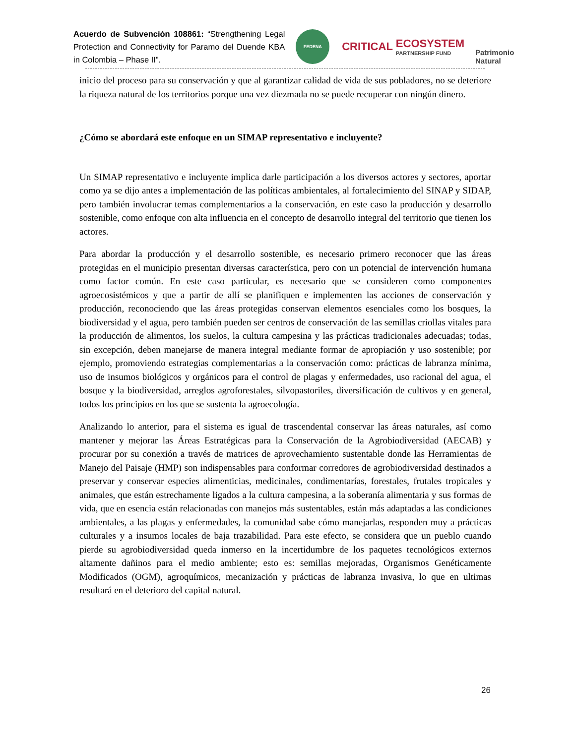Acuerdo de Subvención 108861: “Strengthening Legal Protection and Connectivity for Paramo del Duende KBA in Colombia – Phase II”.
FEDENA
CRITICAL
ECOSYSTEM
PARTNERSHIP FUND
Patrimonio Natural
inicio del proceso para su conservación y que al garantizar calidad de vida de sus pobladores, no se deteriore la riqueza natural de los territorios porque una vez diezmada no se puede recuperar con ningún dinero.
¿Cómo se abordará este enfoque en un SIMAP representativo e incluyente?
Un SIMAP representativo e incluyente implica darle participación a los diversos actores y sectores, aportar como ya se dijo antes a implementación de las políticas ambientales, al fortalecimiento del SINAP y SIDAP, pero también involucrar temas complementarios a la conservación, en este caso la producción y desarrollo sostenible, como enfoque con alta influencia en el concepto de desarrollo integral del territorio que tienen los actores.
Para abordar la producción y el desarrollo sostenible, es necesario primero reconocer que las áreas protegidas en el municipio presentan diversas característica, pero con un potencial de intervención humana como factor común. En este caso particular, es necesario que se consideren como componentes agroecosistémicos y que a partir de allí se planifiquen e implementen las acciones de conservación y producción, reconociendo que las áreas protegidas conservan elementos esenciales como los bosques, la biodiversidad y el agua, pero también pueden ser centros de conservación de las semillas criollas vitales para la producción de alimentos, los suelos, la cultura campesina y las prácticas tradicionales adecuadas; todas, sin excepción, deben manejarse de manera integral mediante formar de apropiación y uso sostenible; por ejemplo, promoviendo estrategias complementarias a la conservación como: prácticas de labranza mínima, uso de insumos biológicos y orgánicos para el control de plagas y enfermedades, uso racional del agua, el bosque y la biodiversidad, arreglos agroforestales, silvopastoriles, diversificación de cultivos y en general, todos los principios en los que se sustenta la agroecología.
Analizando lo anterior, para el sistema es igual de trascendental conservar las áreas naturales, así como mantener y mejorar las Áreas Estratégicas para la Conservación de la Agrobiodiversidad (AECAB) y procurar por su conexión a través de matrices de aprovechamiento sustentable donde las Herramientas de Manejo del Paisaje (HMP) son indispensables para conformar corredores de agrobiodiversidad destinados a preservar y conservar especies alimenticias, medicinales, condimentarías, forestales, frutales tropicales y animales, que están estrechamente ligados a la cultura campesina, a la soberanía alimentaria y sus formas de vida, que en esencia están relacionadas con manejos más sustentables, están más adaptadas a las condiciones ambientales, a las plagas y enfermedades, la comunidad sabe cómo manejarlas, responden muy a prácticas culturales y a insumos locales de baja trazabilidad. Para este efecto, se considera que un pueblo cuando pierde su agrobiodiversidad queda inmerso en la incertidumbre de los paquetes tecnológicos externos altamente dañinos para el medio ambiente; esto es: semillas mejoradas, Organismos Genéticamente Modificados (OGM), agroquímicos, mecanización y prácticas de labranza invasiva, lo que en ultimas resultará en el deterioro del capital natural.
26